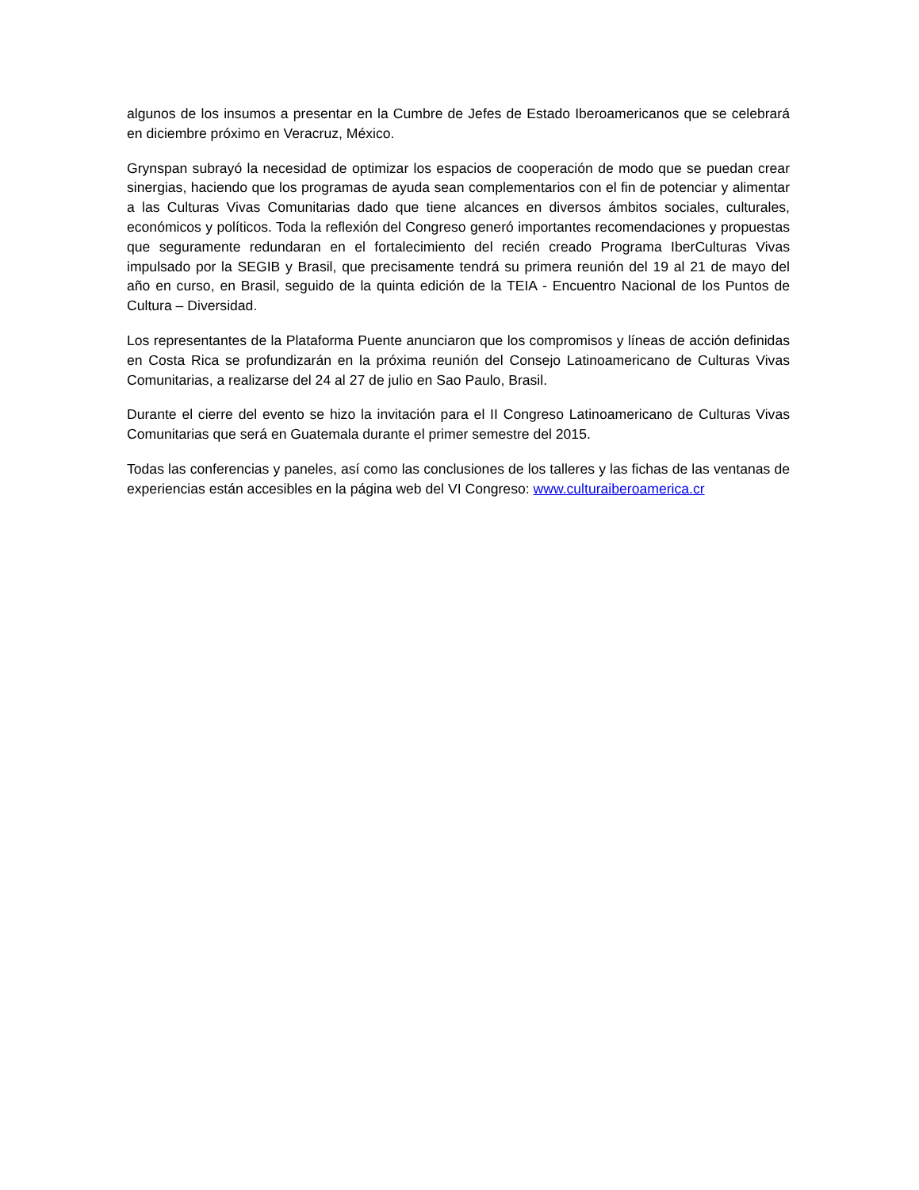algunos de los insumos a presentar en la Cumbre de Jefes de Estado Iberoamericanos que se celebrará en diciembre próximo en Veracruz, México.
Grynspan subrayó la necesidad de optimizar los espacios de cooperación de modo que se puedan crear sinergias, haciendo que los programas de ayuda sean complementarios con el fin de potenciar y alimentar a las Culturas Vivas Comunitarias dado que tiene alcances en diversos ámbitos sociales, culturales, económicos y políticos. Toda la reflexión del Congreso generó importantes recomendaciones y propuestas que seguramente redundaran en el fortalecimiento del recién creado Programa IberCulturas Vivas impulsado por la SEGIB y Brasil, que precisamente tendrá su primera reunión del 19 al 21 de mayo del año en curso, en Brasil, seguido de la quinta edición de la TEIA - Encuentro Nacional de los Puntos de Cultura – Diversidad.
Los representantes de la Plataforma Puente anunciaron que los compromisos y líneas de acción definidas en Costa Rica se profundizarán en la próxima reunión del Consejo Latinoamericano de Culturas Vivas Comunitarias, a realizarse del 24 al 27 de julio en Sao Paulo, Brasil.
Durante el cierre del evento se hizo la invitación para el II Congreso Latinoamericano de Culturas Vivas Comunitarias que será en Guatemala durante el primer semestre del 2015.
Todas las conferencias y paneles, así como las conclusiones de los talleres y las fichas de las ventanas de experiencias están accesibles en la página web del VI Congreso: www.culturaiberoamerica.cr